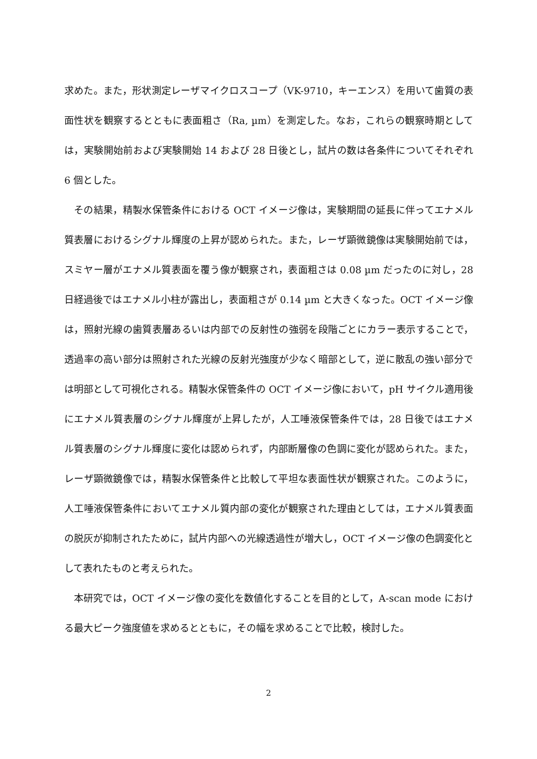求めた。また，形状測定レーザマイクロスコープ（VK-9710，キーエンス）を用いて歯質の表面性状を観察するとともに表面粗さ（Ra, µm）を測定した。なお，これらの観察時期としては，実験開始前および実験開始 14 および 28 日後とし，試片の数は各条件についてそれぞれ 6 個とした。
その結果，精製水保管条件における OCT イメージ像は，実験期間の延長に伴ってエナメル質表層におけるシグナル輝度の上昇が認められた。また，レーザ顕微鏡像は実験開始前では，スミヤー層がエナメル質表面を覆う像が観察され，表面粗さは 0.08 µm だったのに対し，28 日経過後ではエナメル小柱が露出し，表面粗さが 0.14 µm と大きくなった。OCT イメージ像は，照射光線の歯質表層あるいは内部での反射性の強弱を段階ごとにカラー表示することで，透過率の高い部分は照射された光線の反射光強度が少なく暗部として，逆に散乱の強い部分では明部として可視化される。精製水保管条件の OCT イメージ像において，pH サイクル適用後にエナメル質表層のシグナル輝度が上昇したが，人工唾液保管条件では，28 日後ではエナメル質表層のシグナル輝度に変化は認められず，内部断層像の色調に変化が認められた。また，レーザ顕微鏡像では，精製水保管条件と比較して平坦な表面性状が観察された。このように，人工唾液保管条件においてエナメル質内部の変化が観察された理由としては，エナメル質表面の脱灰が抑制されたために，試片内部への光線透過性が増大し，OCT イメージ像の色調変化として表れたものと考えられた。
本研究では，OCT イメージ像の変化を数値化することを目的として，A-scan mode における最大ピーク強度値を求めるとともに，その幅を求めることで比較，検討した。
2